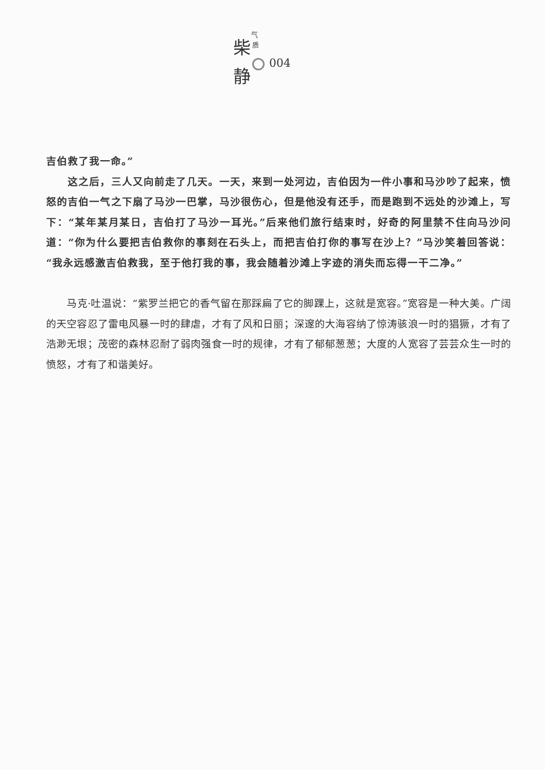气
质
柴
静
004
吉伯救了我一命。”
　　这之后，三人又向前走了几天。一天，来到一处河边，吉伯因为一件小事和马沙吵了起来，愤怒的吉伯一气之下扇了马沙一巴掌，马沙很伤心，但是他没有还手，而是跑到不远处的沙滩上，写下：“某年某月某日，吉伯打了马沙一耳光。”后来他们旅行结束时，好奇的阿里禁不住向马沙问道：“你为什么要把吉伯救你的事刻在石头上，而把吉伯打你的事写在沙上？”马沙笑着回答说：“我永远感激吉伯救我，至于他打我的事，我会随着沙滩上字迹的消失而忘得一干二净。”
　　马克·吐温说：“紫罗兰把它的香气留在那踩扁了它的脚踝上，这就是宽容。”宽容是一种大美。广阔的天空容忍了雷电风暴一时的肆虐，才有了风和日丽；深邃的大海容纳了惊涛骇浪一时的猖獗，才有了浩渺无垠；茂密的森林忍耐了弱肉强食一时的规律，才有了郁郁葱葱；大度的人宽容了芸芸众生一时的愤怒，才有了和谐美好。